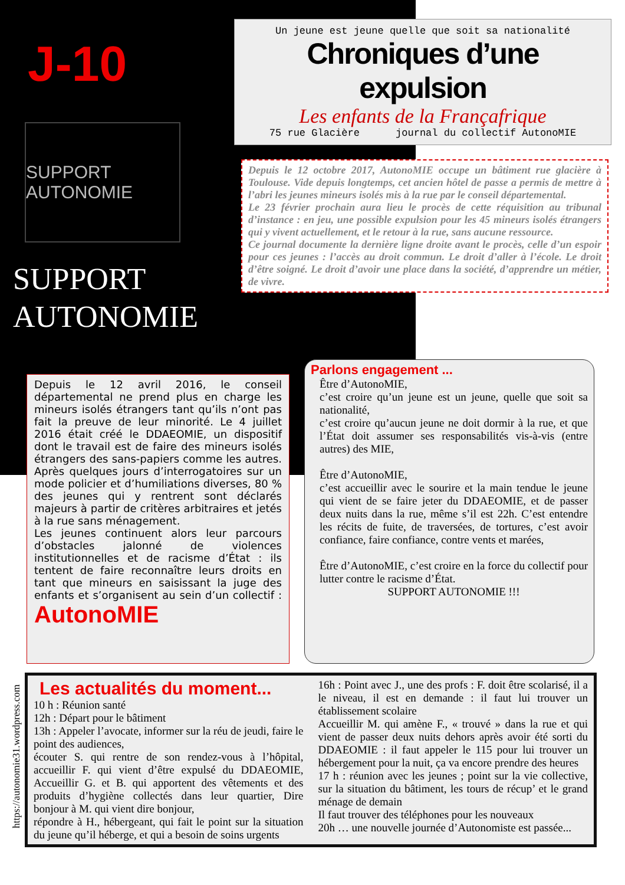J-10
SUPPORT AUTONOMIE
SUPPORT
AUTONOMIE
Un jeune est jeune quelle que soit sa nationalité
Chroniques d’une expulsion
Les enfants de la Françafrique
75 rue Glacière journal du collectif AutonoMIE
Depuis le 12 octobre 2017, AutonoMIE occupe un bâtiment rue glacière à Toulouse. Vide depuis longtemps, cet ancien hôtel de passe a permis de mettre à l’abri les jeunes mineurs isolés mis à la rue par le conseil départemental.
Le 23 février prochain aura lieu le procès de cette réquisition au tribunal d’instance : en jeu, une possible expulsion pour les 45 mineurs isolés étrangers qui y vivent actuellement, et le retour à la rue, sans aucune ressource.
Ce journal documente la dernière ligne droite avant le procès, celle d’un espoir pour ces jeunes : l’accès au droit commun. Le droit d’aller à l’école. Le droit d’être soigné. Le droit d’avoir une place dans la société, d’apprendre un métier, de vivre.
Depuis le 12 avril 2016, le conseil départemental ne prend plus en charge les mineurs isolés étrangers tant qu’ils n’ont pas fait la preuve de leur minorité. Le 4 juillet 2016 était créé le DDAEOMIE, un dispositif dont le travail est de faire des mineurs isolés étrangers des sans-papiers comme les autres. Après quelques jours d’interrogatoires sur un mode policier et d’humiliations diverses, 80 % des jeunes qui y rentrent sont déclarés majeurs à partir de critères arbitraires et jetés à la rue sans ménagement.
Les jeunes continuent alors leur parcours d’obstacles jalonné de violences institutionnelles et de racisme d’État : ils tentent de faire reconnaître leurs droits en tant que mineurs en saisissant la juge des enfants et s’organisent au sein d’un collectif : AutonoMIE
Parlons engagement ...
Être d’AutonoMIE,
c’est croire qu’un jeune est un jeune, quelle que soit sa nationalité,
c’est croire qu’aucun jeune ne doit dormir à la rue, et que l’État doit assumer ses responsabilités vis-à-vis (entre autres) des MIE,
Être d’AutonoMIE,
c’est accueillir avec le sourire et la main tendue le jeune qui vient de se faire jeter du DDAEOMIE, et de passer deux nuits dans la rue, même s’il est 22h. C’est entendre les récits de fuite, de traversées, de tortures, c’est avoir confiance, faire confiance, contre vents et marées,
Être d’AutonoMIE, c’est croire en la force du collectif pour lutter contre le racisme d’État.
SUPPORT AUTONOMIE !!!
Les actualités du moment...
10 h : Réunion santé
12h : Départ pour le bâtiment
13h : Appeler l’avocate, informer sur la réu de jeudi, faire le point des audiences,
écouter S. qui rentre de son rendez-vous à l’hôpital, accueillir F. qui vient d’être expulsé du DDAEOMIE, Accueillir G. et B. qui apportent des vêtements et des produits d’hygiène collectés dans leur quartier, Dire bonjour à M. qui vient dire bonjour,
répondre à H., hébergeant, qui fait le point sur la situation du jeune qu’il héberge, et qui a besoin de soins urgents
16h : Point avec J., une des profs : F. doit être scolarisé, il a le niveau, il est en demande : il faut lui trouver un établissement scolaire
Accueillir M. qui amène F., « trouvé » dans la rue et qui vient de passer deux nuits dehors après avoir été sorti du DDAEOMIE : il faut appeler le 115 pour lui trouver un hébergement pour la nuit, ça va encore prendre des heures
17 h : réunion avec les jeunes ; point sur la vie collective, sur la situation du bâtiment, les tours de récup’ et le grand ménage de demain
Il faut trouver des téléphones pour les nouveaux
20h … une nouvelle journée d’Autonomiste est passée...
https://autonomie31.wordpress.com